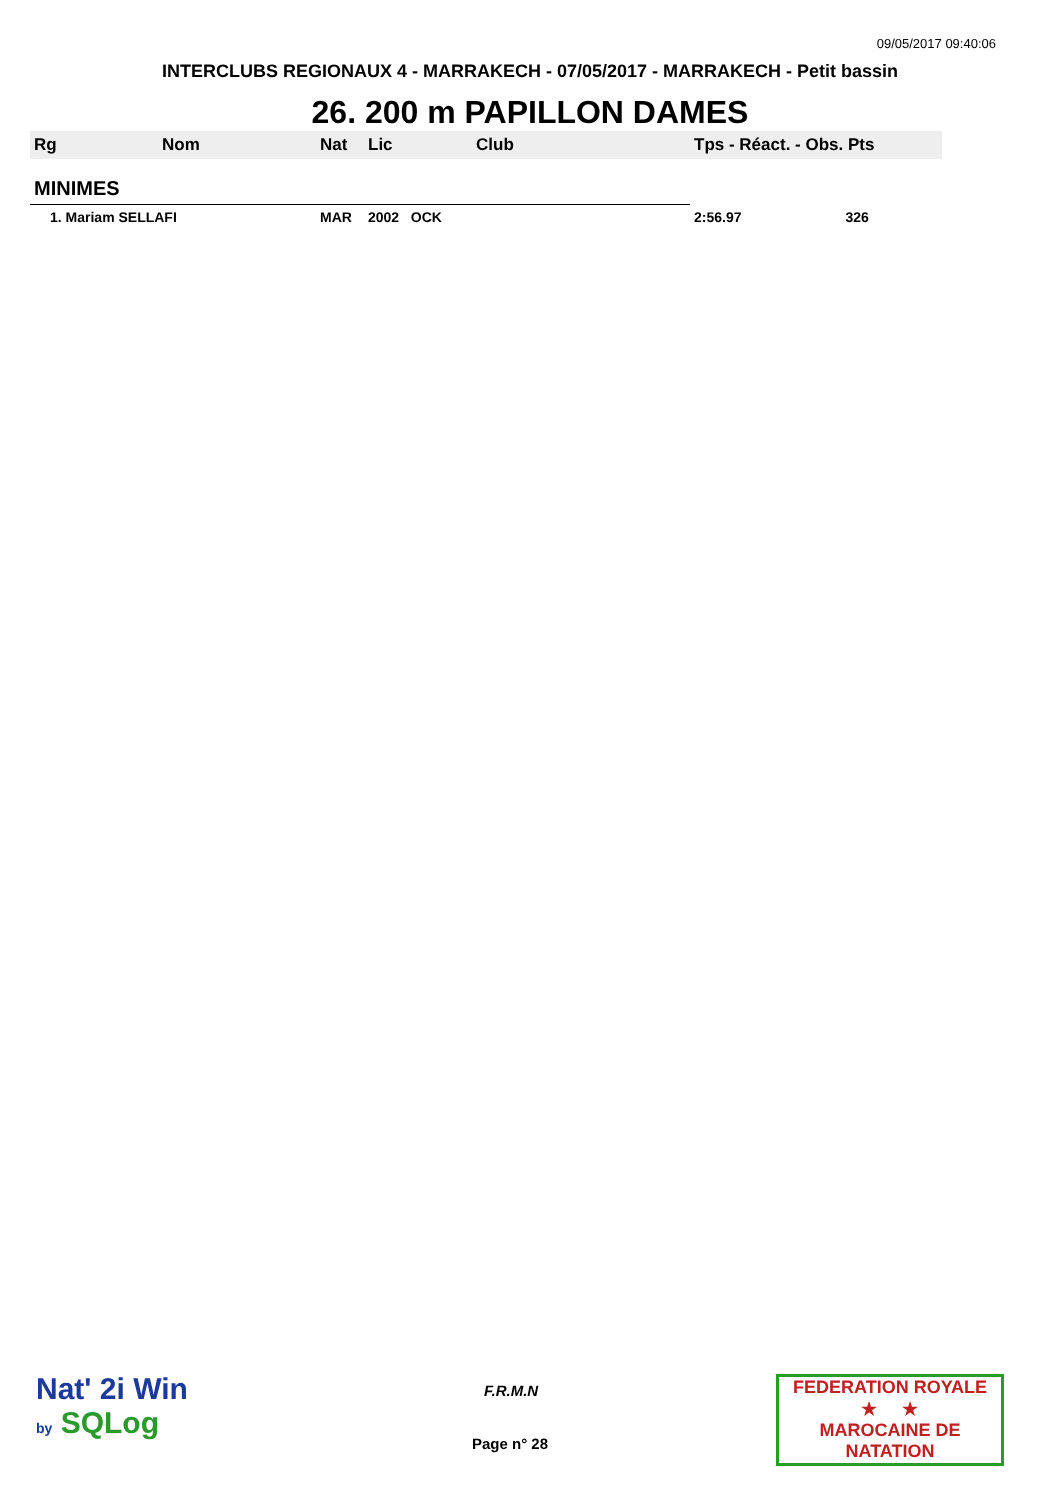09/05/2017 09:40:06
INTERCLUBS REGIONAUX 4 - MARRAKECH - 07/05/2017 - MARRAKECH - Petit bassin
26. 200 m PAPILLON DAMES
| Rg | Nom | Nat | Lic | Club | Tps - Réact. - Obs. Pts |
| --- | --- | --- | --- | --- | --- |
| MINIMES | | | | | |
| 1. Mariam SELLAFI | | MAR | 2002 OCK | | 2:56.97 326 |
Nat' 2i Win
by SQLog
F.R.M.N
Page n° 28
FEDERATION ROYALE
★ ★
MAROCAINE DE NATATION